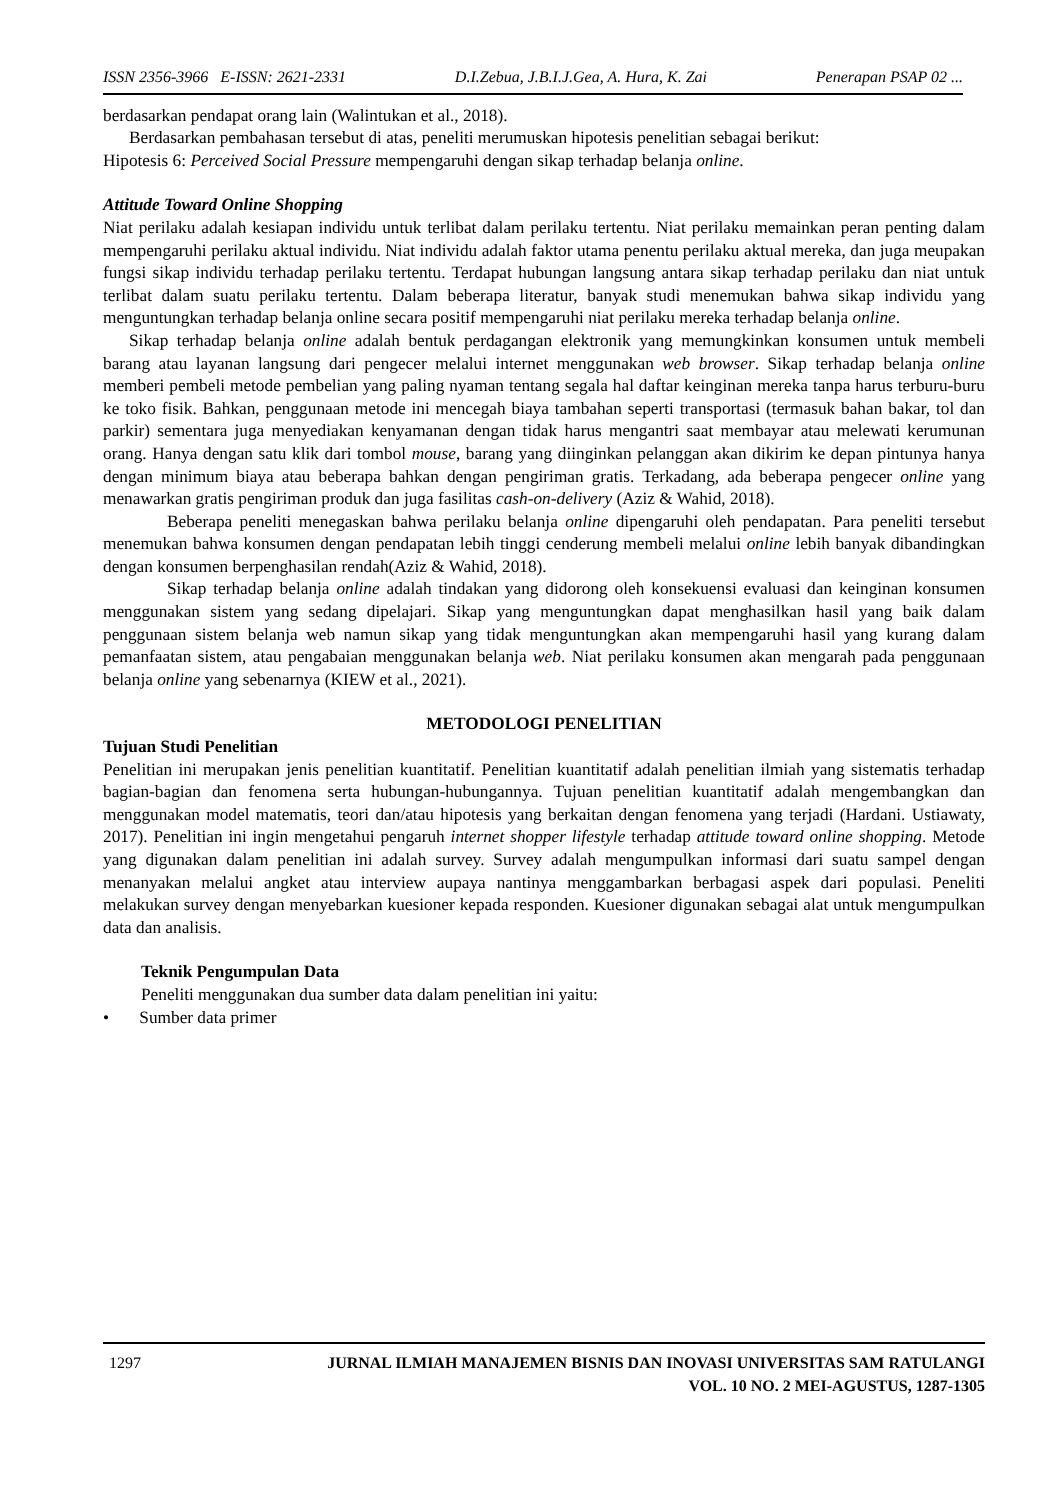ISSN 2356-3966 E-ISSN: 2621-2331 D.I.Zebua, J.B.I.J.Gea, A. Hura, K. Zai Penerapan PSAP 02 ...
berdasarkan pendapat orang lain (Walintukan et al., 2018).
Berdasarkan pembahasan tersebut di atas, peneliti merumuskan hipotesis penelitian sebagai berikut:
Hipotesis 6: Perceived Social Pressure mempengaruhi dengan sikap terhadap belanja online.
Attitude Toward Online Shopping
Niat perilaku adalah kesiapan individu untuk terlibat dalam perilaku tertentu. Niat perilaku memainkan peran penting dalam mempengaruhi perilaku aktual individu. Niat individu adalah faktor utama penentu perilaku aktual mereka, dan juga meupakan fungsi sikap individu terhadap perilaku tertentu. Terdapat hubungan langsung antara sikap terhadap perilaku dan niat untuk terlibat dalam suatu perilaku tertentu. Dalam beberapa literatur, banyak studi menemukan bahwa sikap individu yang menguntungkan terhadap belanja online secara positif mempengaruhi niat perilaku mereka terhadap belanja online.
Sikap terhadap belanja online adalah bentuk perdagangan elektronik yang memungkinkan konsumen untuk membeli barang atau layanan langsung dari pengecer melalui internet menggunakan web browser. Sikap terhadap belanja online memberi pembeli metode pembelian yang paling nyaman tentang segala hal daftar keinginan mereka tanpa harus terburu-buru ke toko fisik. Bahkan, penggunaan metode ini mencegah biaya tambahan seperti transportasi (termasuk bahan bakar, tol dan parkir) sementara juga menyediakan kenyamanan dengan tidak harus mengantri saat membayar atau melewati kerumunan orang. Hanya dengan satu klik dari tombol mouse, barang yang diinginkan pelanggan akan dikirim ke depan pintunya hanya dengan minimum biaya atau beberapa bahkan dengan pengiriman gratis. Terkadang, ada beberapa pengecer online yang menawarkan gratis pengiriman produk dan juga fasilitas cash-on-delivery (Aziz & Wahid, 2018).
Beberapa peneliti menegaskan bahwa perilaku belanja online dipengaruhi oleh pendapatan. Para peneliti tersebut menemukan bahwa konsumen dengan pendapatan lebih tinggi cenderung membeli melalui online lebih banyak dibandingkan dengan konsumen berpenghasilan rendah(Aziz & Wahid, 2018).
Sikap terhadap belanja online adalah tindakan yang didorong oleh konsekuensi evaluasi dan keinginan konsumen menggunakan sistem yang sedang dipelajari. Sikap yang menguntungkan dapat menghasilkan hasil yang baik dalam penggunaan sistem belanja web namun sikap yang tidak menguntungkan akan mempengaruhi hasil yang kurang dalam pemanfaatan sistem, atau pengabaian menggunakan belanja web. Niat perilaku konsumen akan mengarah pada penggunaan belanja online yang sebenarnya (KIEW et al., 2021).
METODOLOGI PENELITIAN
Tujuan Studi Penelitian
Penelitian ini merupakan jenis penelitian kuantitatif. Penelitian kuantitatif adalah penelitian ilmiah yang sistematis terhadap bagian-bagian dan fenomena serta hubungan-hubungannya. Tujuan penelitian kuantitatif adalah mengembangkan dan menggunakan model matematis, teori dan/atau hipotesis yang berkaitan dengan fenomena yang terjadi (Hardani. Ustiawaty, 2017). Penelitian ini ingin mengetahui pengaruh internet shopper lifestyle terhadap attitude toward online shopping. Metode yang digunakan dalam penelitian ini adalah survey. Survey adalah mengumpulkan informasi dari suatu sampel dengan menanyakan melalui angket atau interview aupaya nantinya menggambarkan berbagasi aspek dari populasi. Peneliti melakukan survey dengan menyebarkan kuesioner kepada responden. Kuesioner digunakan sebagai alat untuk mengumpulkan data dan analisis.
Teknik Pengumpulan Data
Peneliti menggunakan dua sumber data dalam penelitian ini yaitu:
• Sumber data primer
1297 JURNAL ILMIAH MANAJEMEN BISNIS DAN INOVASI UNIVERSITAS SAM RATULANGI
VOL. 10 NO. 2 MEI-AGUSTUS, 1287-1305